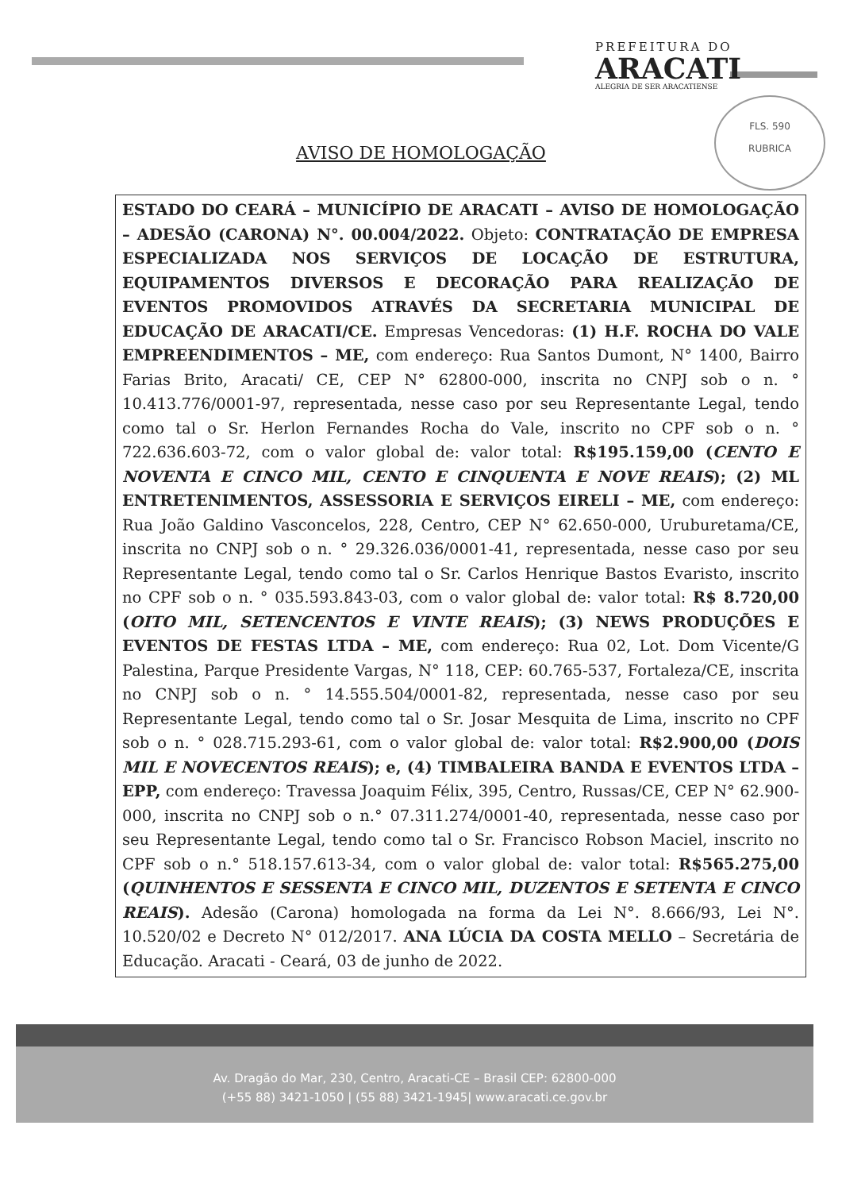PREFEITURA DO
ARACATI
ALEGRIA DE SER ARACATIENSE
FLS. 590
RUBRICA
AVISO DE HOMOLOGAÇÃO
ESTADO DO CEARÁ – MUNICÍPIO DE ARACATI – AVISO DE HOMOLOGAÇÃO – ADESÃO (CARONA) N°. 00.004/2022. Objeto: CONTRATAÇÃO DE EMPRESA ESPECIALIZADA NOS SERVIÇOS DE LOCAÇÃO DE ESTRUTURA, EQUIPAMENTOS DIVERSOS E DECORAÇÃO PARA REALIZAÇÃO DE EVENTOS PROMOVIDOS ATRAVÉS DA SECRETARIA MUNICIPAL DE EDUCAÇÃO DE ARACATI/CE. Empresas Vencedoras: (1) H.F. ROCHA DO VALE EMPREENDIMENTOS – ME, com endereço: Rua Santos Dumont, N° 1400, Bairro Farias Brito, Aracati/ CE, CEP N° 62800-000, inscrita no CNPJ sob o n. ° 10.413.776/0001-97, representada, nesse caso por seu Representante Legal, tendo como tal o Sr. Herlon Fernandes Rocha do Vale, inscrito no CPF sob o n. ° 722.636.603-72, com o valor global de: valor total: R$195.159,00 (CENTO E NOVENTA E CINCO MIL, CENTO E CINQUENTA E NOVE REAIS); (2) ML ENTRETENIMENTOS, ASSESSORIA E SERVIÇOS EIRELI – ME, com endereço: Rua João Galdino Vasconcelos, 228, Centro, CEP N° 62.650-000, Uruburetama/CE, inscrita no CNPJ sob o n. ° 29.326.036/0001-41, representada, nesse caso por seu Representante Legal, tendo como tal o Sr. Carlos Henrique Bastos Evaristo, inscrito no CPF sob o n. ° 035.593.843-03, com o valor global de: valor total: R$ 8.720,00 (OITO MIL, SETENCENTOS E VINTE REAIS); (3) NEWS PRODUÇÕES E EVENTOS DE FESTAS LTDA – ME, com endereço: Rua 02, Lot. Dom Vicente/G Palestina, Parque Presidente Vargas, N° 118, CEP: 60.765-537, Fortaleza/CE, inscrita no CNPJ sob o n. ° 14.555.504/0001-82, representada, nesse caso por seu Representante Legal, tendo como tal o Sr. Josar Mesquita de Lima, inscrito no CPF sob o n. ° 028.715.293-61, com o valor global de: valor total: R$2.900,00 (DOIS MIL E NOVECENTOS REAIS); e, (4) TIMBALEIRA BANDA E EVENTOS LTDA – EPP, com endereço: Travessa Joaquim Félix, 395, Centro, Russas/CE, CEP N° 62.900-000, inscrita no CNPJ sob o n.° 07.311.274/0001-40, representada, nesse caso por seu Representante Legal, tendo como tal o Sr. Francisco Robson Maciel, inscrito no CPF sob o n.° 518.157.613-34, com o valor global de: valor total: R$565.275,00 (QUINHENTOS E SESSENTA E CINCO MIL, DUZENTOS E SETENTA E CINCO REAIS). Adesão (Carona) homologada na forma da Lei N°. 8.666/93, Lei N°. 10.520/02 e Decreto N° 012/2017. ANA LÚCIA DA COSTA MELLO – Secretária de Educação. Aracati - Ceará, 03 de junho de 2022.
Av. Dragão do Mar, 230, Centro, Aracati-CE – Brasil CEP: 62800-000
(+55 88) 3421-1050 | (55 88) 3421-1945| www.aracati.ce.gov.br